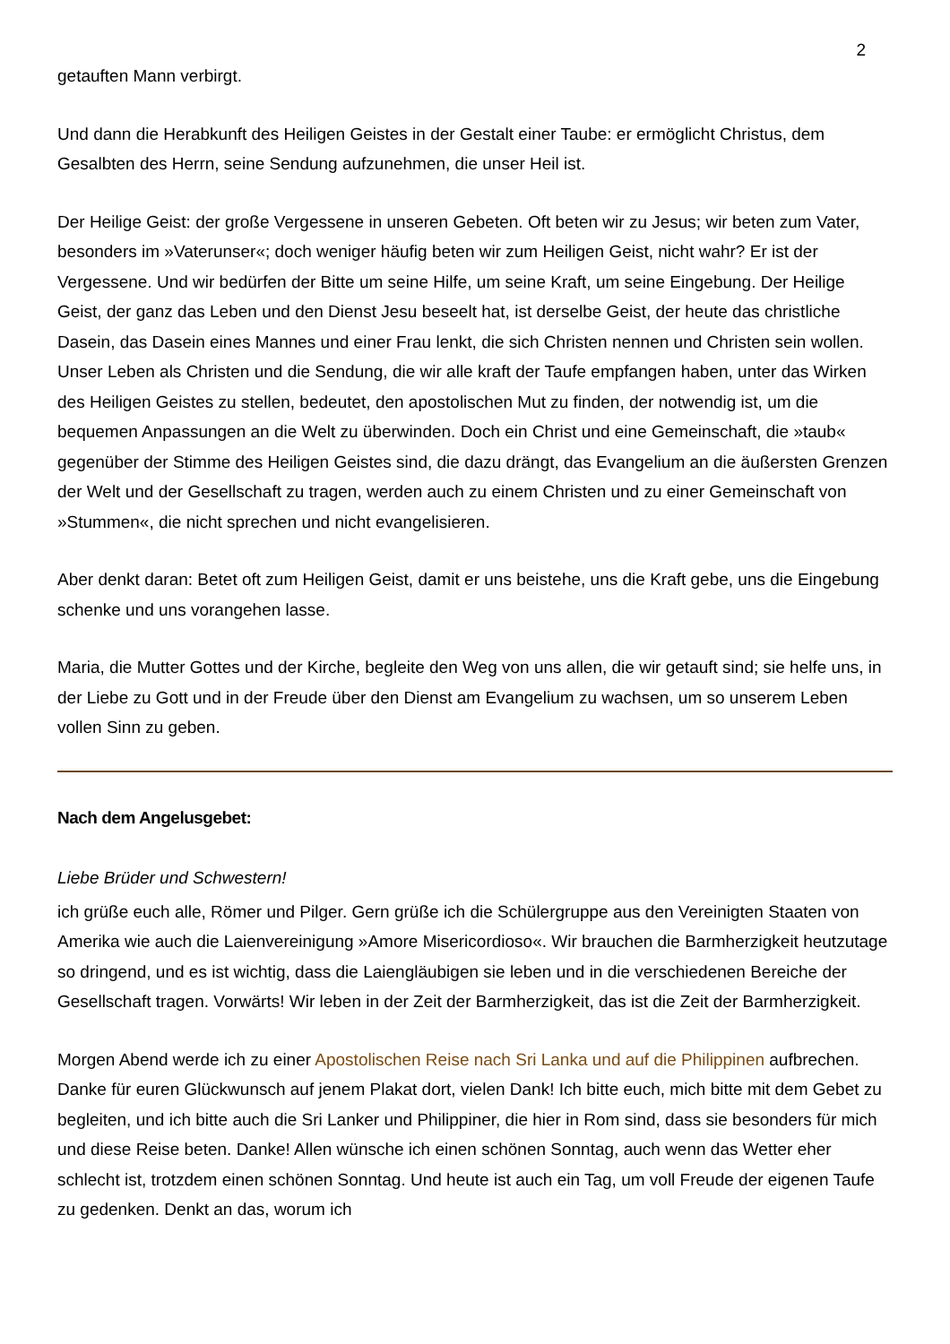2
getauften Mann verbirgt.
Und dann die Herabkunft des Heiligen Geistes in der Gestalt einer Taube: er ermöglicht Christus, dem Gesalbten des Herrn, seine Sendung aufzunehmen, die unser Heil ist.
Der Heilige Geist: der große Vergessene in unseren Gebeten. Oft beten wir zu Jesus; wir beten zum Vater, besonders im »Vaterunser«; doch weniger häufig beten wir zum Heiligen Geist, nicht wahr? Er ist der Vergessene. Und wir bedürfen der Bitte um seine Hilfe, um seine Kraft, um seine Eingebung. Der Heilige Geist, der ganz das Leben und den Dienst Jesu beseelt hat, ist derselbe Geist, der heute das christliche Dasein, das Dasein eines Mannes und einer Frau lenkt, die sich Christen nennen und Christen sein wollen. Unser Leben als Christen und die Sendung, die wir alle kraft der Taufe empfangen haben, unter das Wirken des Heiligen Geistes zu stellen, bedeutet, den apostolischen Mut zu finden, der notwendig ist, um die bequemen Anpassungen an die Welt zu überwinden. Doch ein Christ und eine Gemeinschaft, die »taub« gegenüber der Stimme des Heiligen Geistes sind, die dazu drängt, das Evangelium an die äußersten Grenzen der Welt und der Gesellschaft zu tragen, werden auch zu einem Christen und zu einer Gemeinschaft von »Stummen«, die nicht sprechen und nicht evangelisieren.
Aber denkt daran: Betet oft zum Heiligen Geist, damit er uns beistehe, uns die Kraft gebe, uns die Eingebung schenke und uns vorangehen lasse.
Maria, die Mutter Gottes und der Kirche, begleite den Weg von uns allen, die wir getauft sind; sie helfe uns, in der Liebe zu Gott und in der Freude über den Dienst am Evangelium zu wachsen, um so unserem Leben vollen Sinn zu geben.
Nach dem Angelusgebet:
Liebe Brüder und Schwestern!
ich grüße euch alle, Römer und Pilger. Gern grüße ich die Schülergruppe aus den Vereinigten Staaten von Amerika wie auch die Laienvereinigung »Amore Misericordioso«. Wir brauchen die Barmherzigkeit heutzutage so dringend, und es ist wichtig, dass die Laiengläubigen sie leben und in die verschiedenen Bereiche der Gesellschaft tragen. Vorwärts! Wir leben in der Zeit der Barmherzigkeit, das ist die Zeit der Barmherzigkeit.
Morgen Abend werde ich zu einer Apostolischen Reise nach Sri Lanka und auf die Philippinen aufbrechen. Danke für euren Glückwunsch auf jenem Plakat dort, vielen Dank! Ich bitte euch, mich bitte mit dem Gebet zu begleiten, und ich bitte auch die Sri Lanker und Philippiner, die hier in Rom sind, dass sie besonders für mich und diese Reise beten. Danke! Allen wünsche ich einen schönen Sonntag, auch wenn das Wetter eher schlecht ist, trotzdem einen schönen Sonntag. Und heute ist auch ein Tag, um voll Freude der eigenen Taufe zu gedenken. Denkt an das, worum ich